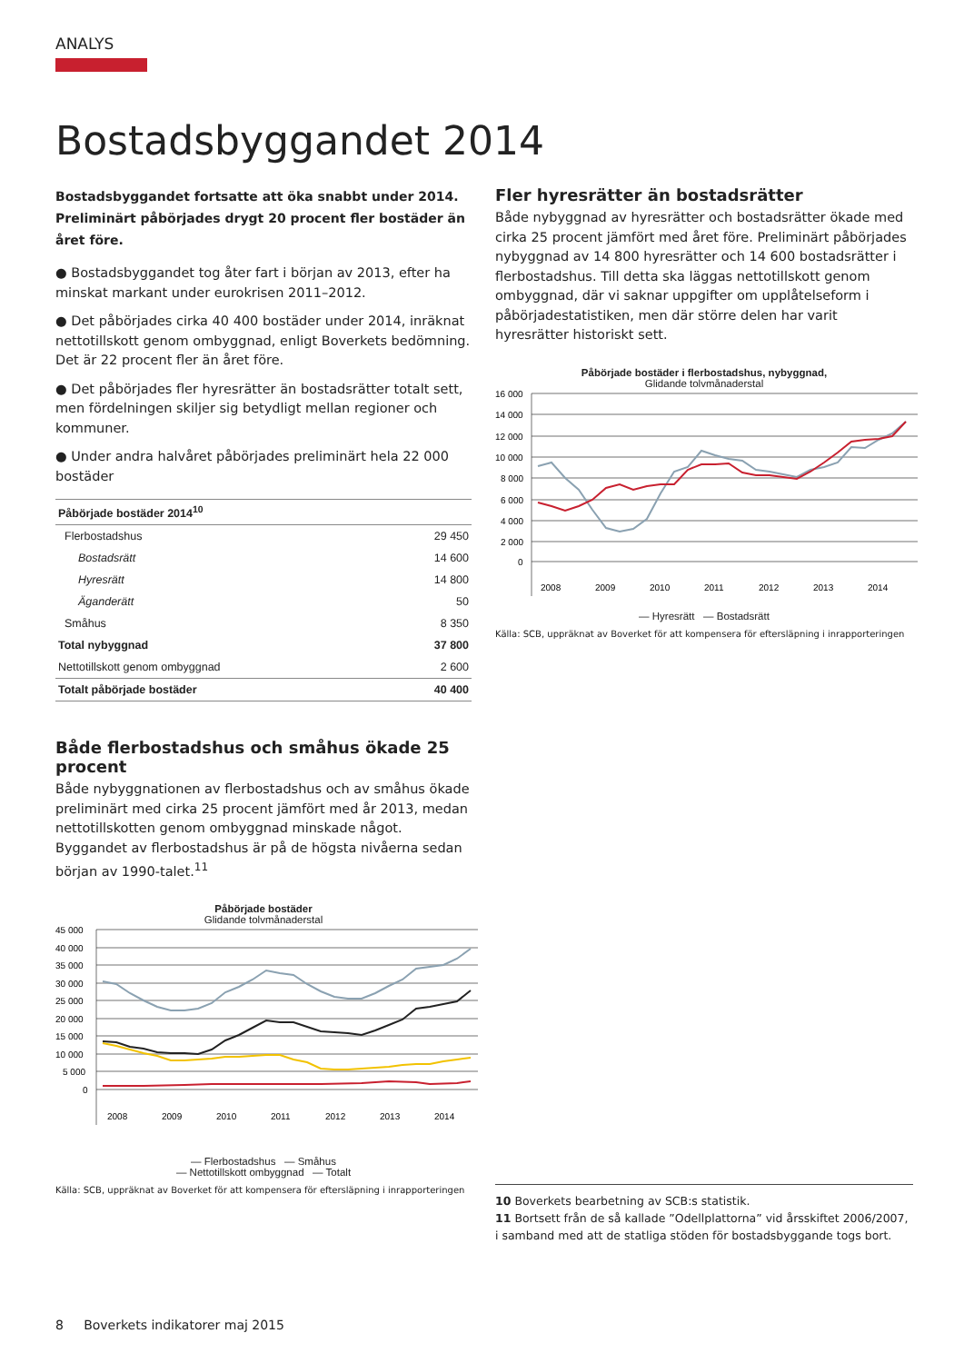ANALYS
Bostadsbyggandet 2014
Bostadsbyggandet fortsatte att öka snabbt under 2014. Preliminärt påbörjades drygt 20 procent fler bostäder än året före.
● Bostadsbyggandet tog åter fart i början av 2013, efter ha minskat markant under eurokrisen 2011–2012.
● Det påbörjades cirka 40 400 bostäder under 2014, inräknat nettotillskott genom ombyggnad, enligt Boverkets bedömning. Det är 22 procent fler än året före.
● Det påbörjades fler hyresrätter än bostadsrätter totalt sett, men fördelningen skiljer sig betydligt mellan regioner och kommuner.
● Under andra halvåret påbörjades preliminärt hela 22 000 bostäder
| Påbörjade bostäder 2014<sup>10</sup> | |
| --- | --- |
| Flerbostadshus | 29 450 |
| Bostadsrätt | 14 600 |
| Hyresrätt | 14 800 |
| Äganderätt | 50 |
| Småhus | 8 350 |
| Total nybyggnad | 37 800 |
| Nettotillskott genom ombyggnad | 2 600 |
| Totalt påbörjade bostäder | 40 400 |
Både flerbostadshus och småhus ökade 25 procent
Både nybyggnationen av flerbostadshus och av småhus ökade preliminärt med cirka 25 procent jämfört med år 2013, medan nettotillskotten genom ombyggnad minskade något. Byggandet av flerbostadshus är på de högsta nivåerna sedan början av 1990-talet.<sup>11</sup>
Påbörjade bostäder
Glidande tolvmånaderstal
45 000
40 000
35 000
30 000
25 000
20 000
15 000
10 000
5 000
0
2008
2009
2010
2011
2012
2013
2014
— Flerbostadshus — Småhus
— Nettotillskott ombyggnad — Totalt
Källa: SCB, uppräknat av Boverket för att kompensera för eftersläpning i inrapporteringen
Fler hyresrätter än bostadsrätter
Både nybyggnad av hyresrätter och bostadsrätter ökade med cirka 25 procent jämfört med året före. Preliminärt påbörjades nybyggnad av 14 800 hyresrätter och 14 600 bostadsrätter i flerbostadshus. Till detta ska läggas nettotillskott genom ombyggnad, där vi saknar uppgifter om upplåtelseform i påbörjadestatistiken, men där större delen har varit hyresrätter historiskt sett.
Påbörjade bostäder i flerbostadshus, nybyggnad,
Glidande tolvmånaderstal
16 000
14 000
12 000
10 000
8 000
6 000
4 000
2 000
0
2008
2009
2010
2011
2012
2013
2014
— Hyresrätt — Bostadsrätt
Källa: SCB, uppräknat av Boverket för att kompensera för eftersläpning i inrapporteringen
10 Boverkets bearbetning av SCB:s statistik.
11 Bortsett från de så kallade ”Odellplattorna” vid årsskiftet 2006/2007, i samband med att de statliga stöden för bostadsbyggande togs bort.
8 Boverkets indikatorer maj 2015